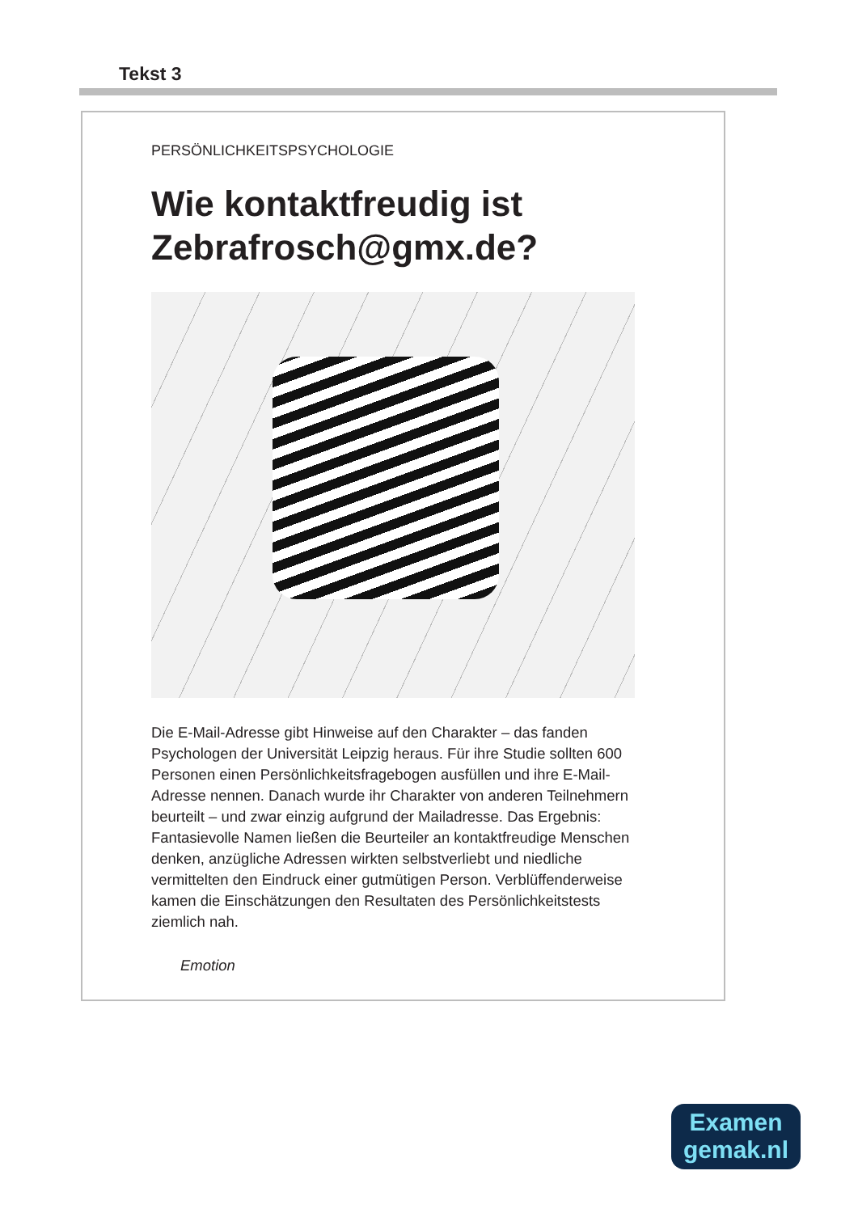Tekst 3
PERSÖNLICHKEITSPSYCHOLOGIE
Wie kontaktfreudig ist Zebrafrosch@gmx.de?
Die E-Mail-Adresse gibt Hinweise auf den Charakter – das fanden Psychologen der Universität Leipzig heraus. Für ihre Studie sollten 600 Personen einen Persönlichkeitsfragebogen ausfüllen und ihre E-Mail-Adresse nennen. Danach wurde ihr Charakter von anderen Teilnehmern beurteilt – und zwar einzig aufgrund der Mailadresse. Das Ergebnis: Fantasievolle Namen ließen die Beurteiler an kontaktfreudige Menschen denken, anzügliche Adressen wirkten selbstverliebt und niedliche vermittelten den Eindruck einer gutmütigen Person. Verblüffenderweise kamen die Einschätzungen den Resultaten des Persönlichkeitstests ziemlich nah.
Emotion
Examen
gemak.nl